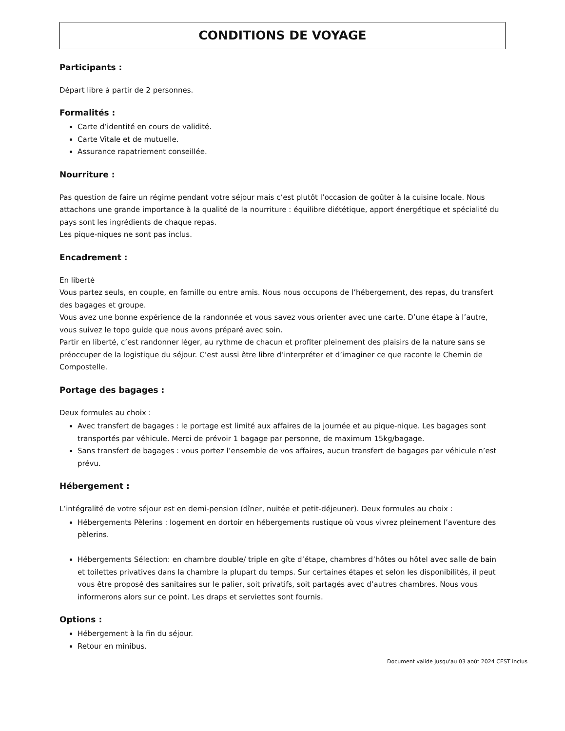CONDITIONS DE VOYAGE
Participants :
Départ libre à partir de 2 personnes.
Formalités :
Carte d’identité en cours de validité.
Carte Vitale et de mutuelle.
Assurance rapatriement conseillée.
Nourriture :
Pas question de faire un régime pendant votre séjour mais c’est plutôt l’occasion de goûter à la cuisine locale. Nous attachons une grande importance à la qualité de la nourriture : équilibre diététique, apport énergétique et spécialité du pays sont les ingrédients de chaque repas.
Les pique-niques ne sont pas inclus.
Encadrement :
En liberté
Vous partez seuls, en couple, en famille ou entre amis. Nous nous occupons de l’hébergement, des repas, du transfert des bagages et groupe.
Vous avez une bonne expérience de la randonnée et vous savez vous orienter avec une carte. D’une étape à l’autre, vous suivez le topo guide que nous avons préparé avec soin.
Partir en liberté, c’est randonner léger, au rythme de chacun et profiter pleinement des plaisirs de la nature sans se préoccuper de la logistique du séjour. C’est aussi être libre d’interpréter et d’imaginer ce que raconte le Chemin de Compostelle.
Portage des bagages :
Deux formules au choix :
Avec transfert de bagages : le portage est limité aux affaires de la journée et au pique-nique. Les bagages sont transportés par véhicule. Merci de prévoir 1 bagage par personne, de maximum 15kg/bagage.
Sans transfert de bagages : vous portez l’ensemble de vos affaires, aucun transfert de bagages par véhicule n’est prévu.
Hébergement :
L’intégralité de votre séjour est en demi-pension (dîner, nuitée et petit-déjeuner). Deux formules au choix :
Hébergements Pèlerins : logement en dortoir en hébergements rustique où vous vivrez pleinement l’aventure des pèlerins.
Hébergements Sélection: en chambre double/ triple en gîte d’étape, chambres d’hôtes ou hôtel avec salle de bain et toilettes privatives dans la chambre la plupart du temps. Sur certaines étapes et selon les disponibilités, il peut vous être proposé des sanitaires sur le palier, soit privatifs, soit partagés avec d’autres chambres. Nous vous informerons alors sur ce point. Les draps et serviettes sont fournis.
Options :
Hébergement à la fin du séjour.
Retour en minibus.
Document valide jusqu'au 03 août 2024 CEST inclus